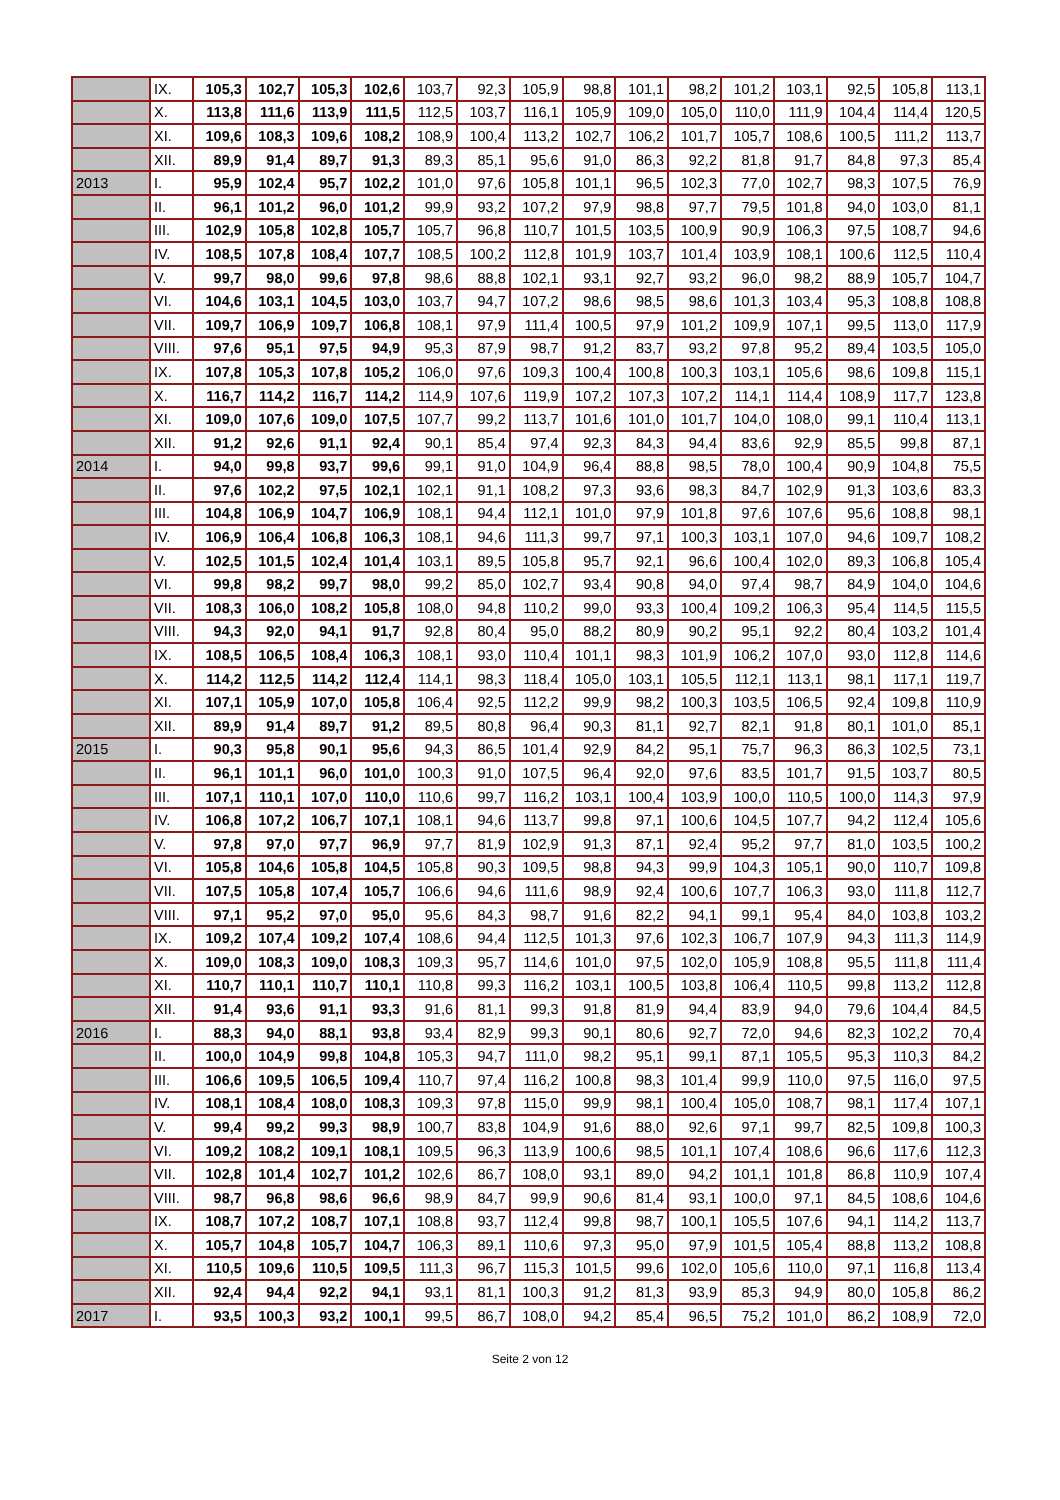| | IX. | 105,3 | 102,7 | 105,3 | 102,6 | 103,7 | 92,3 | 105,9 | 98,8 | 101,1 | 98,2 | 101,2 | 103,1 | 92,5 | 105,8 | 113,1 |
| | X. | 113,8 | 111,6 | 113,9 | 111,5 | 112,5 | 103,7 | 116,1 | 105,9 | 109,0 | 105,0 | 110,0 | 111,9 | 104,4 | 114,4 | 120,5 |
| | XI. | 109,6 | 108,3 | 109,6 | 108,2 | 108,9 | 100,4 | 113,2 | 102,7 | 106,2 | 101,7 | 105,7 | 108,6 | 100,5 | 111,2 | 113,7 |
| | XII. | 89,9 | 91,4 | 89,7 | 91,3 | 89,3 | 85,1 | 95,6 | 91,0 | 86,3 | 92,2 | 81,8 | 91,7 | 84,8 | 97,3 | 85,4 |
| 2013 | I. | 95,9 | 102,4 | 95,7 | 102,2 | 101,0 | 97,6 | 105,8 | 101,1 | 96,5 | 102,3 | 77,0 | 102,7 | 98,3 | 107,5 | 76,9 |
| | II. | 96,1 | 101,2 | 96,0 | 101,2 | 99,9 | 93,2 | 107,2 | 97,9 | 98,8 | 97,7 | 79,5 | 101,8 | 94,0 | 103,0 | 81,1 |
| | III. | 102,9 | 105,8 | 102,8 | 105,7 | 105,7 | 96,8 | 110,7 | 101,5 | 103,5 | 100,9 | 90,9 | 106,3 | 97,5 | 108,7 | 94,6 |
| | IV. | 108,5 | 107,8 | 108,4 | 107,7 | 108,5 | 100,2 | 112,8 | 101,9 | 103,7 | 101,4 | 103,9 | 108,1 | 100,6 | 112,5 | 110,4 |
| | V. | 99,7 | 98,0 | 99,6 | 97,8 | 98,6 | 88,8 | 102,1 | 93,1 | 92,7 | 93,2 | 96,0 | 98,2 | 88,9 | 105,7 | 104,7 |
| | VI. | 104,6 | 103,1 | 104,5 | 103,0 | 103,7 | 94,7 | 107,2 | 98,6 | 98,5 | 98,6 | 101,3 | 103,4 | 95,3 | 108,8 | 108,8 |
| | VII. | 109,7 | 106,9 | 109,7 | 106,8 | 108,1 | 97,9 | 111,4 | 100,5 | 97,9 | 101,2 | 109,9 | 107,1 | 99,5 | 113,0 | 117,9 |
| | VIII. | 97,6 | 95,1 | 97,5 | 94,9 | 95,3 | 87,9 | 98,7 | 91,2 | 83,7 | 93,2 | 97,8 | 95,2 | 89,4 | 103,5 | 105,0 |
| | IX. | 107,8 | 105,3 | 107,8 | 105,2 | 106,0 | 97,6 | 109,3 | 100,4 | 100,8 | 100,3 | 103,1 | 105,6 | 98,6 | 109,8 | 115,1 |
| | X. | 116,7 | 114,2 | 116,7 | 114,2 | 114,9 | 107,6 | 119,9 | 107,2 | 107,3 | 107,2 | 114,1 | 114,4 | 108,9 | 117,7 | 123,8 |
| | XI. | 109,0 | 107,6 | 109,0 | 107,5 | 107,7 | 99,2 | 113,7 | 101,6 | 101,0 | 101,7 | 104,0 | 108,0 | 99,1 | 110,4 | 113,1 |
| | XII. | 91,2 | 92,6 | 91,1 | 92,4 | 90,1 | 85,4 | 97,4 | 92,3 | 84,3 | 94,4 | 83,6 | 92,9 | 85,5 | 99,8 | 87,1 |
| 2014 | I. | 94,0 | 99,8 | 93,7 | 99,6 | 99,1 | 91,0 | 104,9 | 96,4 | 88,8 | 98,5 | 78,0 | 100,4 | 90,9 | 104,8 | 75,5 |
| | II. | 97,6 | 102,2 | 97,5 | 102,1 | 102,1 | 91,1 | 108,2 | 97,3 | 93,6 | 98,3 | 84,7 | 102,9 | 91,3 | 103,6 | 83,3 |
| | III. | 104,8 | 106,9 | 104,7 | 106,9 | 108,1 | 94,4 | 112,1 | 101,0 | 97,9 | 101,8 | 97,6 | 107,6 | 95,6 | 108,8 | 98,1 |
| | IV. | 106,9 | 106,4 | 106,8 | 106,3 | 108,1 | 94,6 | 111,3 | 99,7 | 97,1 | 100,3 | 103,1 | 107,0 | 94,6 | 109,7 | 108,2 |
| | V. | 102,5 | 101,5 | 102,4 | 101,4 | 103,1 | 89,5 | 105,8 | 95,7 | 92,1 | 96,6 | 100,4 | 102,0 | 89,3 | 106,8 | 105,4 |
| | VI. | 99,8 | 98,2 | 99,7 | 98,0 | 99,2 | 85,0 | 102,7 | 93,4 | 90,8 | 94,0 | 97,4 | 98,7 | 84,9 | 104,0 | 104,6 |
| | VII. | 108,3 | 106,0 | 108,2 | 105,8 | 108,0 | 94,8 | 110,2 | 99,0 | 93,3 | 100,4 | 109,2 | 106,3 | 95,4 | 114,5 | 115,5 |
| | VIII. | 94,3 | 92,0 | 94,1 | 91,7 | 92,8 | 80,4 | 95,0 | 88,2 | 80,9 | 90,2 | 95,1 | 92,2 | 80,4 | 103,2 | 101,4 |
| | IX. | 108,5 | 106,5 | 108,4 | 106,3 | 108,1 | 93,0 | 110,4 | 101,1 | 98,3 | 101,9 | 106,2 | 107,0 | 93,0 | 112,8 | 114,6 |
| | X. | 114,2 | 112,5 | 114,2 | 112,4 | 114,1 | 98,3 | 118,4 | 105,0 | 103,1 | 105,5 | 112,1 | 113,1 | 98,1 | 117,1 | 119,7 |
| | XI. | 107,1 | 105,9 | 107,0 | 105,8 | 106,4 | 92,5 | 112,2 | 99,9 | 98,2 | 100,3 | 103,5 | 106,5 | 92,4 | 109,8 | 110,9 |
| | XII. | 89,9 | 91,4 | 89,7 | 91,2 | 89,5 | 80,8 | 96,4 | 90,3 | 81,1 | 92,7 | 82,1 | 91,8 | 80,1 | 101,0 | 85,1 |
| 2015 | I. | 90,3 | 95,8 | 90,1 | 95,6 | 94,3 | 86,5 | 101,4 | 92,9 | 84,2 | 95,1 | 75,7 | 96,3 | 86,3 | 102,5 | 73,1 |
| | II. | 96,1 | 101,1 | 96,0 | 101,0 | 100,3 | 91,0 | 107,5 | 96,4 | 92,0 | 97,6 | 83,5 | 101,7 | 91,5 | 103,7 | 80,5 |
| | III. | 107,1 | 110,1 | 107,0 | 110,0 | 110,6 | 99,7 | 116,2 | 103,1 | 100,4 | 103,9 | 100,0 | 110,5 | 100,0 | 114,3 | 97,9 |
| | IV. | 106,8 | 107,2 | 106,7 | 107,1 | 108,1 | 94,6 | 113,7 | 99,8 | 97,1 | 100,6 | 104,5 | 107,7 | 94,2 | 112,4 | 105,6 |
| | V. | 97,8 | 97,0 | 97,7 | 96,9 | 97,7 | 81,9 | 102,9 | 91,3 | 87,1 | 92,4 | 95,2 | 97,7 | 81,0 | 103,5 | 100,2 |
| | VI. | 105,8 | 104,6 | 105,8 | 104,5 | 105,8 | 90,3 | 109,5 | 98,8 | 94,3 | 99,9 | 104,3 | 105,1 | 90,0 | 110,7 | 109,8 |
| | VII. | 107,5 | 105,8 | 107,4 | 105,7 | 106,6 | 94,6 | 111,6 | 98,9 | 92,4 | 100,6 | 107,7 | 106,3 | 93,0 | 111,8 | 112,7 |
| | VIII. | 97,1 | 95,2 | 97,0 | 95,0 | 95,6 | 84,3 | 98,7 | 91,6 | 82,2 | 94,1 | 99,1 | 95,4 | 84,0 | 103,8 | 103,2 |
| | IX. | 109,2 | 107,4 | 109,2 | 107,4 | 108,6 | 94,4 | 112,5 | 101,3 | 97,6 | 102,3 | 106,7 | 107,9 | 94,3 | 111,3 | 114,9 |
| | X. | 109,0 | 108,3 | 109,0 | 108,3 | 109,3 | 95,7 | 114,6 | 101,0 | 97,5 | 102,0 | 105,9 | 108,8 | 95,5 | 111,8 | 111,4 |
| | XI. | 110,7 | 110,1 | 110,7 | 110,1 | 110,8 | 99,3 | 116,2 | 103,1 | 100,5 | 103,8 | 106,4 | 110,5 | 99,8 | 113,2 | 112,8 |
| | XII. | 91,4 | 93,6 | 91,1 | 93,3 | 91,6 | 81,1 | 99,3 | 91,8 | 81,9 | 94,4 | 83,9 | 94,0 | 79,6 | 104,4 | 84,5 |
| 2016 | I. | 88,3 | 94,0 | 88,1 | 93,8 | 93,4 | 82,9 | 99,3 | 90,1 | 80,6 | 92,7 | 72,0 | 94,6 | 82,3 | 102,2 | 70,4 |
| | II. | 100,0 | 104,9 | 99,8 | 104,8 | 105,3 | 94,7 | 111,0 | 98,2 | 95,1 | 99,1 | 87,1 | 105,5 | 95,3 | 110,3 | 84,2 |
| | III. | 106,6 | 109,5 | 106,5 | 109,4 | 110,7 | 97,4 | 116,2 | 100,8 | 98,3 | 101,4 | 99,9 | 110,0 | 97,5 | 116,0 | 97,5 |
| | IV. | 108,1 | 108,4 | 108,0 | 108,3 | 109,3 | 97,8 | 115,0 | 99,9 | 98,1 | 100,4 | 105,0 | 108,7 | 98,1 | 117,4 | 107,1 |
| | V. | 99,4 | 99,2 | 99,3 | 98,9 | 100,7 | 83,8 | 104,9 | 91,6 | 88,0 | 92,6 | 97,1 | 99,7 | 82,5 | 109,8 | 100,3 |
| | VI. | 109,2 | 108,2 | 109,1 | 108,1 | 109,5 | 96,3 | 113,9 | 100,6 | 98,5 | 101,1 | 107,4 | 108,6 | 96,6 | 117,6 | 112,3 |
| | VII. | 102,8 | 101,4 | 102,7 | 101,2 | 102,6 | 86,7 | 108,0 | 93,1 | 89,0 | 94,2 | 101,1 | 101,8 | 86,8 | 110,9 | 107,4 |
| | VIII. | 98,7 | 96,8 | 98,6 | 96,6 | 98,9 | 84,7 | 99,9 | 90,6 | 81,4 | 93,1 | 100,0 | 97,1 | 84,5 | 108,6 | 104,6 |
| | IX. | 108,7 | 107,2 | 108,7 | 107,1 | 108,8 | 93,7 | 112,4 | 99,8 | 98,7 | 100,1 | 105,5 | 107,6 | 94,1 | 114,2 | 113,7 |
| | X. | 105,7 | 104,8 | 105,7 | 104,7 | 106,3 | 89,1 | 110,6 | 97,3 | 95,0 | 97,9 | 101,5 | 105,4 | 88,8 | 113,2 | 108,8 |
| | XI. | 110,5 | 109,6 | 110,5 | 109,5 | 111,3 | 96,7 | 115,3 | 101,5 | 99,6 | 102,0 | 105,6 | 110,0 | 97,1 | 116,8 | 113,4 |
| | XII. | 92,4 | 94,4 | 92,2 | 94,1 | 93,1 | 81,1 | 100,3 | 91,2 | 81,3 | 93,9 | 85,3 | 94,9 | 80,0 | 105,8 | 86,2 |
| 2017 | I. | 93,5 | 100,3 | 93,2 | 100,1 | 99,5 | 86,7 | 108,0 | 94,2 | 85,4 | 96,5 | 75,2 | 101,0 | 86,2 | 108,9 | 72,0 |
Seite 2 von 12